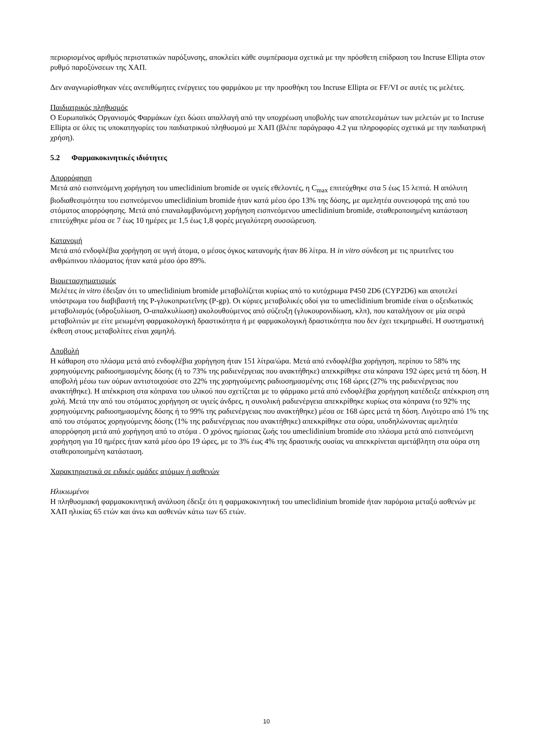περιορισμένος αριθμός περιστατικών παρόξυνσης, αποκλείει κάθε συμπέρασμα σχετικά με την πρόσθετη επίδραση του Incruse Ellipta στον ρυθμό παροξύνσεων της ΧΑΠ.
Δεν αναγνωρίσθηκαν νέες ανεπιθύμητες ενέργειες του φαρμάκου με την προσθήκη του Incruse Ellipta σε FF/VI σε αυτές τις μελέτες.
Παιδιατρικός πληθυσμός
Ο Ευρωπαϊκός Οργανισμός Φαρμάκων έχει δώσει απαλλαγή από την υποχρέωση υποβολής των αποτελεσμάτων των μελετών με το Incruse Ellipta σε όλες τις υποκατηγορίες του παιδιατρικού πληθυσμού με ΧΑΠ (βλέπε παράγραφο 4.2 για πληροφορίες σχετικά με την παιδιατρική χρήση).
5.2 Φαρμακοκινητικές ιδιότητες
Απορρόφηση
Μετά από εισπνεόμενη χορήγηση του umeclidinium bromide σε υγιείς εθελοντές, η C<sub>max</sub> επιτεύχθηκε στα 5 έως 15 λεπτά. Η απόλυτη βιοδιαθεσιμότητα του εισπνεόμενου umeclidinium bromide ήταν κατά μέσο όρο 13% της δόσης, με αμελητέα συνεισφορά της από του στόματος απορρόφησης. Μετά από επαναλαμβανόμενη χορήγηση εισπνεόμενου umeclidinium bromide, σταθεροποιημένη κατάσταση επιτεύχθηκε μέσα σε 7 έως 10 ημέρες με 1,5 έως 1,8 φορές μεγαλύτερη συσσώρευση.
Κατανομή
Μετά από ενδοφλέβια χορήγηση σε υγιή άτομα, ο μέσος όγκος κατανομής ήταν 86 λίτρα. Η in vitro σύνδεση με τις πρωτεΐνες του ανθρώπινου πλάσματος ήταν κατά μέσο όρο 89%.
Βιομετασχηματισμός
Μελέτες in vitro έδειξαν ότι το umeclidinium bromide μεταβολίζεται κυρίως από το κυτόχρωμα P450 2D6 (CYP2D6) και αποτελεί υπόστρωμα του διαβιβαστή της P-γλυκοπρωτεΐνης (P-gp). Οι κύριες μεταβολικές οδοί για το umeclidinium bromide είναι ο οξειδωτικός μεταβολισμός (υδροξυλίωση, O-απαλκυλίωση) ακολουθούμενος από σύζευξη (γλυκουρονιδίωση, κλπ), που καταλήγουν σε μία σειρά μεταβολιτών με είτε μειωμένη φαρμακολογική δραστικότητα ή με φαρμακολογική δραστικότητα που δεν έχει τεκμηριωθεί. Η συστηματική έκθεση στους μεταβολίτες είναι χαμηλή.
Αποβολή
Η κάθαρση στο πλάσμα μετά από ενδοφλέβια χορήγηση ήταν 151 λίτρα/ώρα. Μετά από ενδοφλέβια χορήγηση, περίπου το 58% της χορηγούμενης ραδιοσημασμένης δόσης (ή το 73% της ραδιενέργειας που ανακτήθηκε) απεκκρίθηκε στα κόπρανα 192 ώρες μετά τη δόση. Η αποβολή μέσω των ούρων αντιστοιχούσε στο 22% της χορηγούμενης ραδιοσημασμένης στις 168 ώρες (27% της ραδιενέργειας που ανακτήθηκε). Η απέκκριση στα κόπρανα του υλικού που σχετίζεται με το φάρμακο μετά από ενδοφλέβια χορήγηση κατέδειξε απέκκριση στη χολή. Μετά την από του στόματος χορήγηση σε υγιείς άνδρες, η συνολική ραδιενέργεια απεκκρίθηκε κυρίως στα κόπρανα (το 92% της χορηγούμενης ραδιοσημασμένης δόσης ή το 99% της ραδιενέργειας που ανακτήθηκε) μέσα σε 168 ώρες μετά τη δόση. Λιγότερο από 1% της από του στόματος χορηγούμενης δόσης (1% της ραδιενέργειας που ανακτήθηκε) απεκκρίθηκε στα ούρα, υποδηλώνοντας αμελητέα απορρόφηση μετά από χορήγηση από το στόμα . Ο χρόνος ημίσειας ζωής του umeclidinium bromide στο πλάσμα μετά από εισπνεόμενη χορήγηση για 10 ημέρες ήταν κατά μέσο όρο 19 ώρες, με το 3% έως 4% της δραστικής ουσίας να απεκκρίνεται αμετάβλητη στα ούρα στη σταθεροποιημένη κατάσταση.
Χαρακτηριστικά σε ειδικές ομάδες ατόμων ή ασθενών
Ηλικιωμένοι
Η πληθυσμιακή φαρμακοκινητική ανάλυση έδειξε ότι η φαρμακοκινητική του umeclidinium bromide ήταν παρόμοια μεταξύ ασθενών με ΧΑΠ ηλικίας 65 ετών και άνω και ασθενών κάτω των 65 ετών.
10